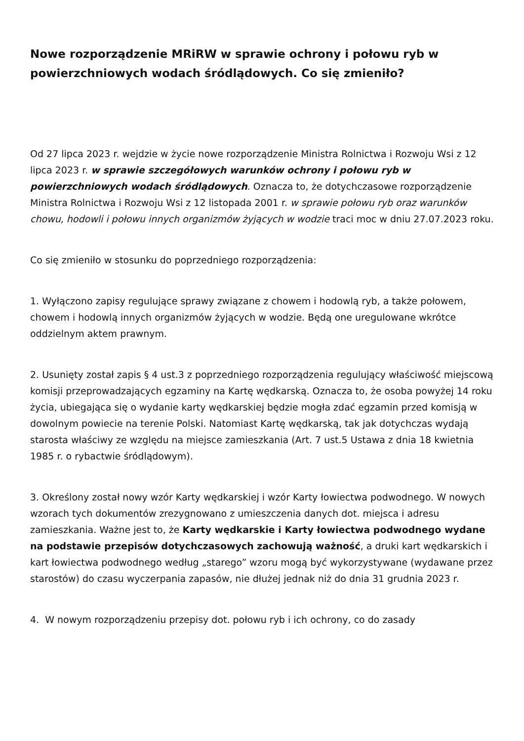Nowe rozporządzenie MRiRW w sprawie ochrony i połowu ryb w powierzchniowych wodach śródlądowych. Co się zmieniło?
Od 27 lipca 2023 r. wejdzie w życie nowe rozporządzenie Ministra Rolnictwa i Rozwoju Wsi z 12 lipca 2023 r. w sprawie szczegółowych warunków ochrony i połowu ryb w powierzchniowych wodach śródlądowych. Oznacza to, że dotychczasowe rozporządzenie Ministra Rolnictwa i Rozwoju Wsi z 12 listopada 2001 r. w sprawie połowu ryb oraz warunków chowu, hodowli i połowu innych organizmów żyjących w wodzie traci moc w dniu 27.07.2023 roku.
Co się zmieniło w stosunku do poprzedniego rozporządzenia:
1. Wyłączono zapisy regulujące sprawy związane z chowem i hodowlą ryb, a także połowem, chowem i hodowlą innych organizmów żyjących w wodzie. Będą one uregulowane wkrótce oddzielnym aktem prawnym.
2. Usunięty został zapis § 4 ust.3 z poprzedniego rozporządzenia regulujący właściwość miejscową komisji przeprowadzających egzaminy na Kartę wędkarską. Oznacza to, że osoba powyżej 14 roku życia, ubiegająca się o wydanie karty wędkarskiej będzie mogła zdać egzamin przed komisją w dowolnym powiecie na terenie Polski. Natomiast Kartę wędkarską, tak jak dotychczas wydają starosta właściwy ze względu na miejsce zamieszkania (Art. 7 ust.5 Ustawa z dnia 18 kwietnia 1985 r. o rybactwie śródlądowym).
3. Określony został nowy wzór Karty wędkarskiej i wzór Karty łowiectwa podwodnego. W nowych wzorach tych dokumentów zrezygnowano z umieszczenia danych dot. miejsca i adresu zamieszkania. Ważne jest to, że Karty wędkarskie i Karty łowiectwa podwodnego wydane na podstawie przepisów dotychczasowych zachowują ważność, a druki kart wędkarskich i kart łowiectwa podwodnego według „starego” wzoru mogą być wykorzystywane (wydawane przez starostów) do czasu wyczerpania zapasów, nie dłużej jednak niż do dnia 31 grudnia 2023 r.
4. W nowym rozporządzeniu przepisy dot. połowu ryb i ich ochrony, co do zasady